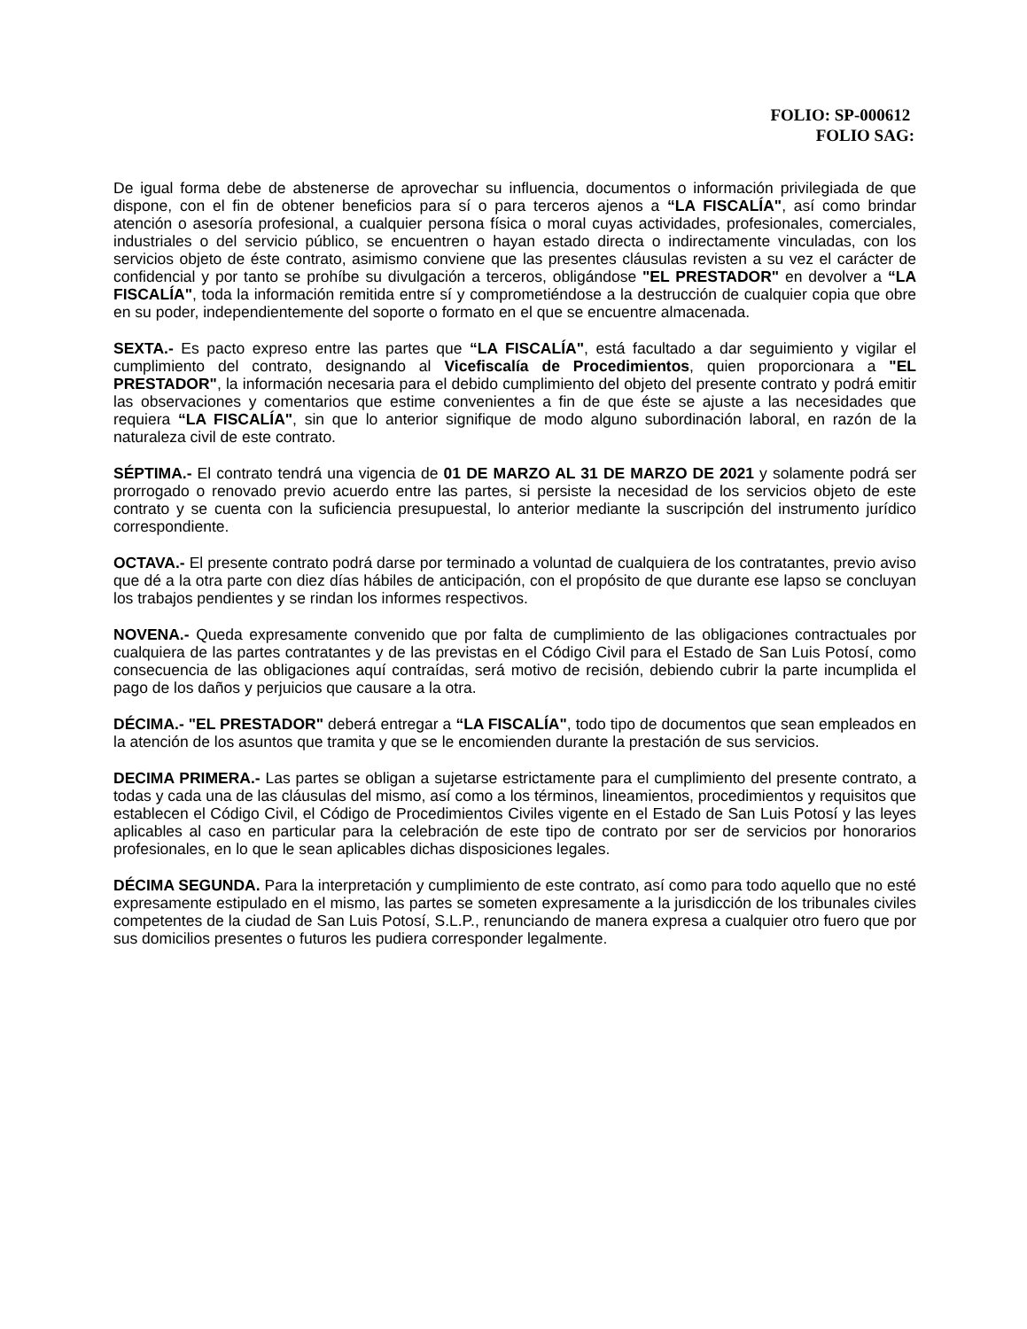FOLIO: SP-000612
FOLIO SAG:
De igual forma debe de abstenerse de aprovechar su influencia, documentos o información privilegiada de que dispone, con el fin de obtener beneficios para sí o para terceros ajenos a “LA FISCALÍA", así como brindar atención o asesoría profesional, a cualquier persona física o moral cuyas actividades, profesionales, comerciales, industriales o del servicio público, se encuentren o hayan estado directa o indirectamente vinculadas, con los servicios objeto de éste contrato, asimismo conviene que las presentes cláusulas revisten a su vez el carácter de confidencial y por tanto se prohíbe su divulgación a terceros, obligándose "EL PRESTADOR" en devolver a “LA FISCALÍA", toda la información remitida entre sí y comprometiéndose a la destrucción de cualquier copia que obre en su poder, independientemente del soporte o formato en el que se encuentre almacenada.
SEXTA.- Es pacto expreso entre las partes que “LA FISCALÍA", está facultado a dar seguimiento y vigilar el cumplimiento del contrato, designando al Vicefiscalía de Procedimientos, quien proporcionara a "EL PRESTADOR", la información necesaria para el debido cumplimiento del objeto del presente contrato y podrá emitir las observaciones y comentarios que estime convenientes a fin de que éste se ajuste a las necesidades que requiera “LA FISCALÍA", sin que lo anterior signifique de modo alguno subordinación laboral, en razón de la naturaleza civil de este contrato.
SÉPTIMA.- El contrato tendrá una vigencia de 01 DE MARZO AL 31 DE MARZO DE 2021 y solamente podrá ser prorrogado o renovado previo acuerdo entre las partes, si persiste la necesidad de los servicios objeto de este contrato y se cuenta con la suficiencia presupuestal, lo anterior mediante la suscripción del instrumento jurídico correspondiente.
OCTAVA.- El presente contrato podrá darse por terminado a voluntad de cualquiera de los contratantes, previo aviso que dé a la otra parte con diez días hábiles de anticipación, con el propósito de que durante ese lapso se concluyan los trabajos pendientes y se rindan los informes respectivos.
NOVENA.- Queda expresamente convenido que por falta de cumplimiento de las obligaciones contractuales por cualquiera de las partes contratantes y de las previstas en el Código Civil para el Estado de San Luis Potosí, como consecuencia de las obligaciones aquí contraídas, será motivo de recisión, debiendo cubrir la parte incumplida el pago de los daños y perjuicios que causare a la otra.
DÉCIMA.- "EL PRESTADOR" deberá entregar a “LA FISCALÍA", todo tipo de documentos que sean empleados en la atención de los asuntos que tramita y que se le encomienden durante la prestación de sus servicios.
DECIMA PRIMERA.- Las partes se obligan a sujetarse estrictamente para el cumplimiento del presente contrato, a todas y cada una de las cláusulas del mismo, así como a los términos, lineamientos, procedimientos y requisitos que establecen el Código Civil, el Código de Procedimientos Civiles vigente en el Estado de San Luis Potosí y las leyes aplicables al caso en particular para la celebración de este tipo de contrato por ser de servicios por honorarios profesionales, en lo que le sean aplicables dichas disposiciones legales.
DÉCIMA SEGUNDA. Para la interpretación y cumplimiento de este contrato, así como para todo aquello que no esté expresamente estipulado en el mismo, las partes se someten expresamente a la jurisdicción de los tribunales civiles competentes de la ciudad de San Luis Potosí, S.L.P., renunciando de manera expresa a cualquier otro fuero que por sus domicilios presentes o futuros les pudiera corresponder legalmente.